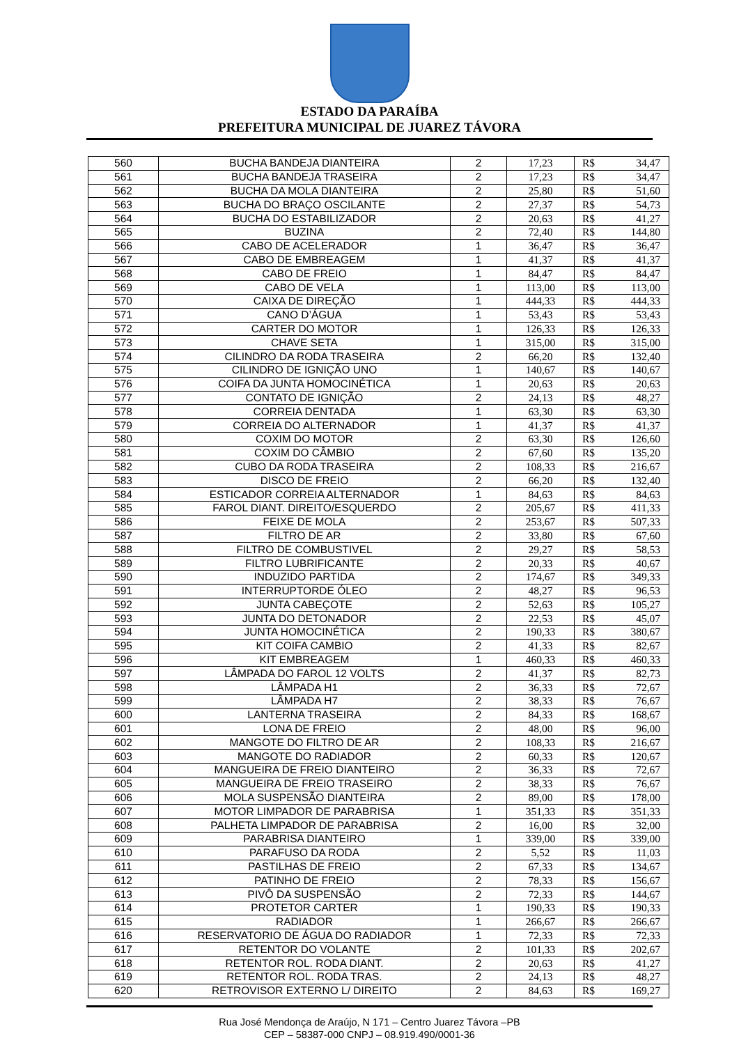ESTADO DA PARAÍBA
PREFEITURA MUNICIPAL DE JUAREZ TÁVORA
| 560 | BUCHA BANDEJA DIANTEIRA | 2 | 17,23 | R$ | 34,47 |
| 561 | BUCHA BANDEJA TRASEIRA | 2 | 17,23 | R$ | 34,47 |
| 562 | BUCHA DA MOLA DIANTEIRA | 2 | 25,80 | R$ | 51,60 |
| 563 | BUCHA DO BRAÇO OSCILANTE | 2 | 27,37 | R$ | 54,73 |
| 564 | BUCHA DO ESTABILIZADOR | 2 | 20,63 | R$ | 41,27 |
| 565 | BUZINA | 2 | 72,40 | R$ | 144,80 |
| 566 | CABO DE ACELERADOR | 1 | 36,47 | R$ | 36,47 |
| 567 | CABO DE EMBREAGEM | 1 | 41,37 | R$ | 41,37 |
| 568 | CABO DE FREIO | 1 | 84,47 | R$ | 84,47 |
| 569 | CABO DE VELA | 1 | 113,00 | R$ | 113,00 |
| 570 | CAIXA DE DIREÇÃO | 1 | 444,33 | R$ | 444,33 |
| 571 | CANO D’ÁGUA | 1 | 53,43 | R$ | 53,43 |
| 572 | CARTER DO MOTOR | 1 | 126,33 | R$ | 126,33 |
| 573 | CHAVE SETA | 1 | 315,00 | R$ | 315,00 |
| 574 | CILINDRO DA RODA TRASEIRA | 2 | 66,20 | R$ | 132,40 |
| 575 | CILINDRO DE IGNIÇÃO UNO | 1 | 140,67 | R$ | 140,67 |
| 576 | COIFA DA JUNTA HOMOCINÉTICA | 1 | 20,63 | R$ | 20,63 |
| 577 | CONTATO DE IGNIÇÃO | 2 | 24,13 | R$ | 48,27 |
| 578 | CORREIA DENTADA | 1 | 63,30 | R$ | 63,30 |
| 579 | CORREIA DO ALTERNADOR | 1 | 41,37 | R$ | 41,37 |
| 580 | COXIM DO MOTOR | 2 | 63,30 | R$ | 126,60 |
| 581 | COXIM DO CÂMBIO | 2 | 67,60 | R$ | 135,20 |
| 582 | CUBO DA RODA TRASEIRA | 2 | 108,33 | R$ | 216,67 |
| 583 | DISCO DE FREIO | 2 | 66,20 | R$ | 132,40 |
| 584 | ESTICADOR CORREIA ALTERNADOR | 1 | 84,63 | R$ | 84,63 |
| 585 | FAROL DIANT. DIREITO/ESQUERDO | 2 | 205,67 | R$ | 411,33 |
| 586 | FEIXE DE MOLA | 2 | 253,67 | R$ | 507,33 |
| 587 | FILTRO DE AR | 2 | 33,80 | R$ | 67,60 |
| 588 | FILTRO DE COMBUSTIVEL | 2 | 29,27 | R$ | 58,53 |
| 589 | FILTRO LUBRIFICANTE | 2 | 20,33 | R$ | 40,67 |
| 590 | INDUZIDO PARTIDA | 2 | 174,67 | R$ | 349,33 |
| 591 | INTERRUPTORDE ÓLEO | 2 | 48,27 | R$ | 96,53 |
| 592 | JUNTA CABEÇOTE | 2 | 52,63 | R$ | 105,27 |
| 593 | JUNTA DO DETONADOR | 2 | 22,53 | R$ | 45,07 |
| 594 | JUNTA HOMOCINÉTICA | 2 | 190,33 | R$ | 380,67 |
| 595 | KIT COIFA CAMBIO | 2 | 41,33 | R$ | 82,67 |
| 596 | KIT EMBREAGEM | 1 | 460,33 | R$ | 460,33 |
| 597 | LÂMPADA DO FAROL 12 VOLTS | 2 | 41,37 | R$ | 82,73 |
| 598 | LÂMPADA H1 | 2 | 36,33 | R$ | 72,67 |
| 599 | LÂMPADA H7 | 2 | 38,33 | R$ | 76,67 |
| 600 | LANTERNA TRASEIRA | 2 | 84,33 | R$ | 168,67 |
| 601 | LONA DE FREIO | 2 | 48,00 | R$ | 96,00 |
| 602 | MANGOTE DO FILTRO DE AR | 2 | 108,33 | R$ | 216,67 |
| 603 | MANGOTE DO RADIADOR | 2 | 60,33 | R$ | 120,67 |
| 604 | MANGUEIRA DE FREIO DIANTEIRO | 2 | 36,33 | R$ | 72,67 |
| 605 | MANGUEIRA DE FREIO TRASEIRO | 2 | 38,33 | R$ | 76,67 |
| 606 | MOLA SUSPENSÃO DIANTEIRA | 2 | 89,00 | R$ | 178,00 |
| 607 | MOTOR LIMPADOR DE PARABRISA | 1 | 351,33 | R$ | 351,33 |
| 608 | PALHETA LIMPADOR DE PARABRISA | 2 | 16,00 | R$ | 32,00 |
| 609 | PARABRISA DIANTEIRO | 1 | 339,00 | R$ | 339,00 |
| 610 | PARAFUSO DA RODA | 2 | 5,52 | R$ | 11,03 |
| 611 | PASTILHAS DE FREIO | 2 | 67,33 | R$ | 134,67 |
| 612 | PATINHO DE FREIO | 2 | 78,33 | R$ | 156,67 |
| 613 | PIVÔ DA SUSPENSÃO | 2 | 72,33 | R$ | 144,67 |
| 614 | PROTETOR CARTER | 1 | 190,33 | R$ | 190,33 |
| 615 | RADIADOR | 1 | 266,67 | R$ | 266,67 |
| 616 | RESERVATORIO DE ÁGUA DO RADIADOR | 1 | 72,33 | R$ | 72,33 |
| 617 | RETENTOR DO VOLANTE | 2 | 101,33 | R$ | 202,67 |
| 618 | RETENTOR ROL. RODA DIANT. | 2 | 20,63 | R$ | 41,27 |
| 619 | RETENTOR ROL. RODA TRAS. | 2 | 24,13 | R$ | 48,27 |
| 620 | RETROVISOR EXTERNO L/ DIREITO | 2 | 84,63 | R$ | 169,27 |
Rua José Mendonça de Araújo, N 171 – Centro Juarez Távora –PB
CEP – 58387-000 CNPJ – 08.919.490/0001-36